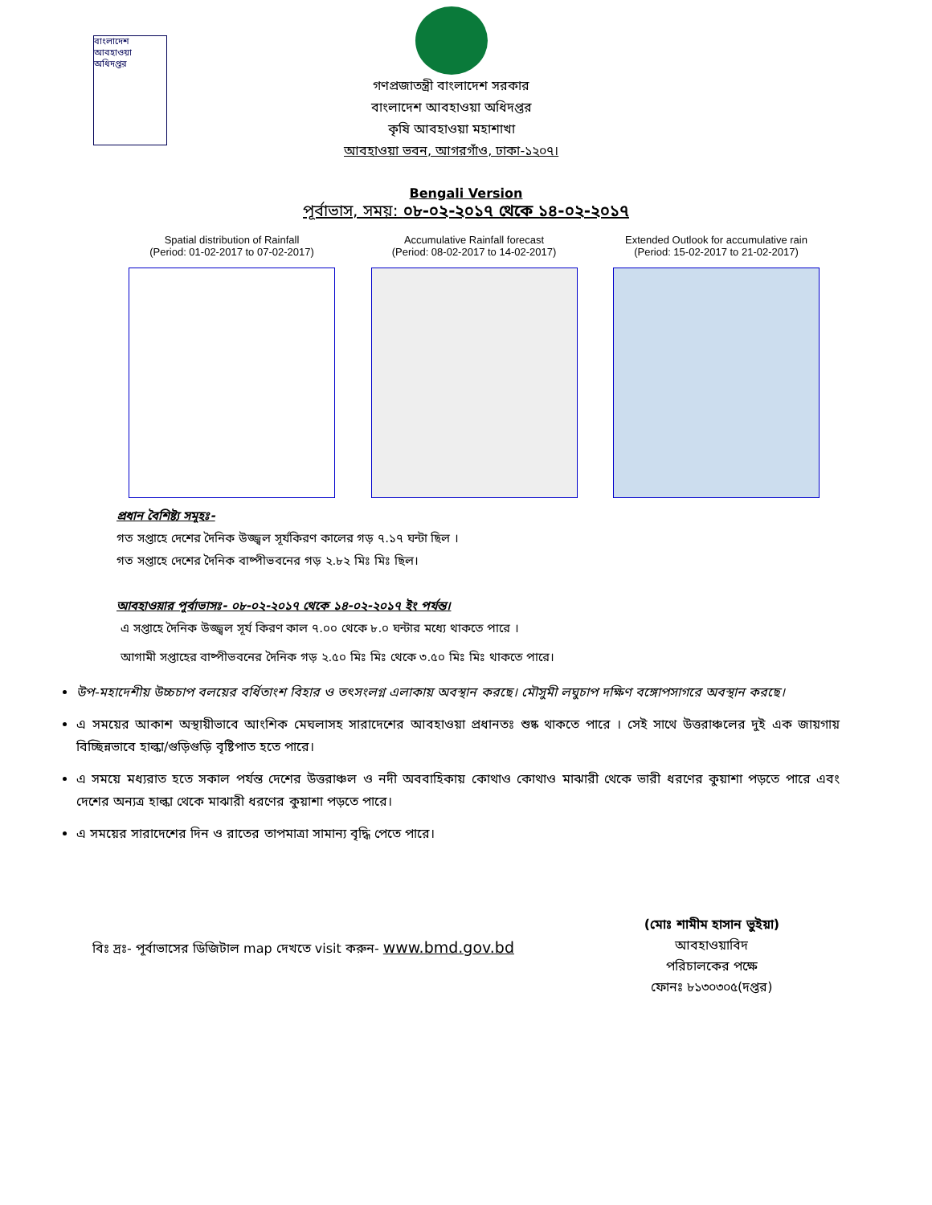বাংলাদেশ আবহাওয়া অধিদপ্তর
গণপ্রজাতন্ত্রী বাংলাদেশ সরকার
বাংলাদেশ আবহাওয়া অধিদপ্তর
কৃষি আবহাওয়া মহাশাখা
আবহাওয়া ভবন, আগরগাঁও, ঢাকা-১২০৭।
Bengali Version
পূর্বাভাস, সময়: ০৮-০২-২০১৭ থেকে ১৪-০২-২০১৭
Spatial distribution of Rainfall
(Period: 01-02-2017 to 07-02-2017)
Accumulative Rainfall forecast
(Period: 08-02-2017 to 14-02-2017)
Extended Outlook for accumulative rain
(Period: 15-02-2017 to 21-02-2017)
প্রধান বৈশিষ্ট্য সমূহঃ-
গত সপ্তাহে দেশের দৈনিক উজ্জ্বল সূর্যকিরণ কালের গড় ৭.১৭ ঘন্টা ছিল ।
গত সপ্তাহে দেশের দৈনিক বাষ্পীভবনের গড় ২.৮২ মিঃ মিঃ ছিল।
আবহাওয়ার পূর্বাভাসঃ- ০৮-০২-২০১৭ থেকে ১৪-০২-২০১৭ ইং পর্যন্ত।
এ সপ্তাহে দৈনিক উজ্জ্বল সূর্য কিরণ কাল ৭.০০ থেকে ৮.০ ঘন্টার মধ্যে থাকতে পারে ।
আগামী সপ্তাহের বাষ্পীভবনের দৈনিক গড় ২.৫০ মিঃ মিঃ থেকে ৩.৫০ মিঃ মিঃ থাকতে পারে।
উপ-মহাদেশীয় উচ্চচাপ বলয়ের বর্ধিতাংশ বিহার ও তৎসংলগ্ন এলাকায় অবস্থান করছে। মৌসুমী লঘুচাপ দক্ষিণ বঙ্গোপসাগরে অবস্থান করছে।
এ সময়ের আকাশ অস্থায়ীভাবে আংশিক মেঘলাসহ সারাদেশের আবহাওয়া প্রধানতঃ শুষ্ক থাকতে পারে । সেই সাথে উত্তরাঞ্চলের দুই এক জায়গায় বিচ্ছিন্নভাবে হাল্কা/গুড়িগুড়ি বৃষ্টিপাত হতে পারে।
এ সময়ে মধ্যরাত হতে সকাল পর্যন্ত দেশের উত্তরাঞ্চল ও নদী অববাহিকায় কোথাও কোথাও মাঝারী থেকে ভারী ধরণের কুয়াশা পড়তে পারে এবং দেশের অন্যত্র হাল্কা থেকে মাঝারী ধরণের কুয়াশা পড়তে পারে।
এ সময়ের সারাদেশের দিন ও রাতের তাপমাত্রা সামান্য বৃদ্ধি পেতে পারে।
বিঃ দ্রঃ- পূর্বাভাসের ডিজিটাল map দেখতে visit করুন- www.bmd.gov.bd
(মোঃ শামীম হাসান ভুইয়া)
আবহাওয়াবিদ
পরিচালকের পক্ষে
ফোনঃ ৮১৩০৩০৫(দপ্তর)